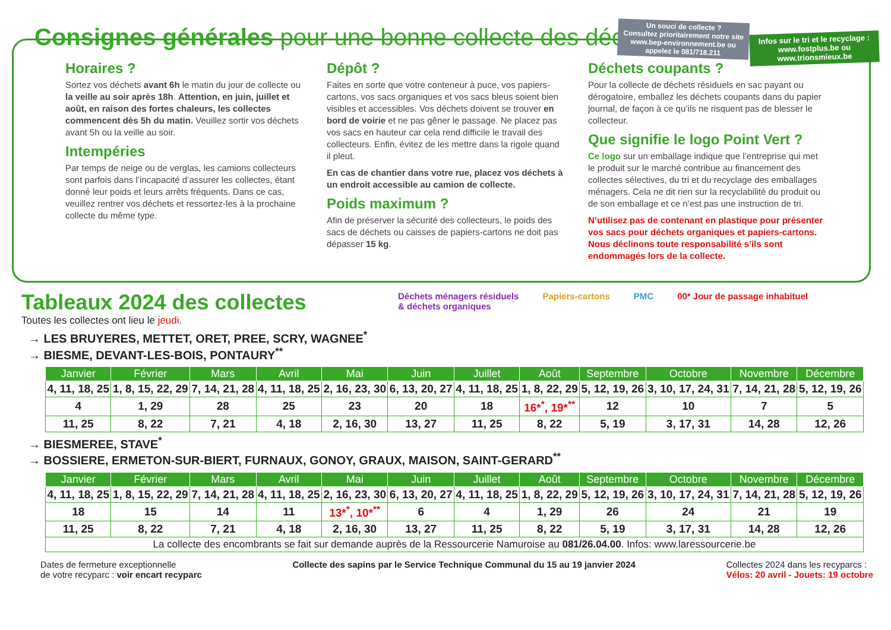Consignes générales pour une bonne collecte des déchets
Un souci de collecte ?
Consultez prioritairement notre site www.bep-environnement.be ou appelez le 081/718.211
Infos sur le tri et le recyclage : www.fostplus.be ou www.trionsmieux.be
Horaires ?
Sortez vos déchets avant 6h le matin du jour de collecte ou la veille au soir après 18h. Attention, en juin, juillet et août, en raison des fortes chaleurs, les collectes commencent dès 5h du matin. Veuillez sortir vos déchets avant 5h ou la veille au soir.
Intempéries
Par temps de neige ou de verglas, les camions collecteurs sont parfois dans l’incapacité d’assurer les collectes, étant donné leur poids et leurs arrêts fréquents. Dans ce cas, veuillez rentrer vos déchets et ressortez-les à la prochaine collecte du même type.
Dépôt ?
Faites en sorte que votre conteneur à puce, vos papiers-cartons, vos sacs organiques et vos sacs bleus soient bien visibles et accessibles. Vos déchets doivent se trouver en bord de voirie et ne pas gêner le passage. Ne placez pas vos sacs en hauteur car cela rend difficile le travail des collecteurs. Enfin, évitez de les mettre dans la rigole quand il pleut.
En cas de chantier dans votre rue, placez vos déchets à un endroit accessible au camion de collecte.
Poids maximum ?
Afin de préserver la sécurité des collecteurs, le poids des sacs de déchets ou caisses de papiers-cartons ne doit pas dépasser 15 kg.
Déchets coupants ?
Pour la collecte de déchets résiduels en sac payant ou dérogatoire, emballez les déchets coupants dans du papier journal, de façon à ce qu’ils ne risquent pas de blesser le collecteur.
Que signifie le logo Point Vert ?
Ce logo sur un emballage indique que l’entreprise qui met le produit sur le marché contribue au financement des collectes sélectives, du tri et du recyclage des emballages ménagers. Cela ne dit rien sur la recyclabilité du produit ou de son emballage et ce n’est pas une instruction de tri.
N’utilisez pas de contenant en plastique pour présenter vos sacs pour déchets organiques et papiers-cartons. Nous déclinons toute responsabilité s’ils sont endommagés lors de la collecte.
Déchets ménagers résiduels
& déchets organiques Papiers-cartons PMC 00* Jour de passage inhabituel
Tableaux 2024 des collectes
Toutes les collectes ont lieu le jeudi.
→ LES BRUYERES, METTET, ORET, PREE, SCRY, WAGNEE<sup>*</sup>
→ BIESME, DEVANT-LES-BOIS, PONTAURY<sup>**</sup>
| Janvier | Février | Mars | Avril | Mai | Juin | Juillet | Août | Septembre | Octobre | Novembre | Décembre |
| --- | --- | --- | --- | --- | --- | --- | --- | --- | --- | --- | --- |
| 4, 11, 18, 25 | 1, 8, 15, 22, 29 | 7, 14, 21, 28 | 4, 11, 18, 25 | 2, 16, 23, 30 | 6, 13, 20, 27 | 4, 11, 18, 25 | 1, 8, 22, 29 | 5, 12, 19, 26 | 3, 10, 17, 24, 31 | 7, 14, 21, 28 | 5, 12, 19, 26 |
| 4 | 1, 29 | 28 | 25 | 23 | 20 | 18 | 16*<sup>*</sup>, 19*<sup>**</sup> | 12 | 10 | 7 | 5 |
| 11, 25 | 8, 22 | 7, 21 | 4, 18 | 2, 16, 30 | 13, 27 | 11, 25 | 8, 22 | 5, 19 | 3, 17, 31 | 14, 28 | 12, 26 |
→ BIESMEREE, STAVE<sup>*</sup>
→ BOSSIERE, ERMETON-SUR-BIERT, FURNAUX, GONOY, GRAUX, MAISON, SAINT-GERARD<sup>**</sup>
| Janvier | Février | Mars | Avril | Mai | Juin | Juillet | Août | Septembre | Octobre | Novembre | Décembre |
| --- | --- | --- | --- | --- | --- | --- | --- | --- | --- | --- | --- |
| 4, 11, 18, 25 | 1, 8, 15, 22, 29 | 7, 14, 21, 28 | 4, 11, 18, 25 | 2, 16, 23, 30 | 6, 13, 20, 27 | 4, 11, 18, 25 | 1, 8, 22, 29 | 5, 12, 19, 26 | 3, 10, 17, 24, 31 | 7, 14, 21, 28 | 5, 12, 19, 26 |
| 18 | 15 | 14 | 11 | 13*<sup>*</sup>, 10*<sup>**</sup> | 6 | 4 | 1, 29 | 26 | 24 | 21 | 19 |
| 11, 25 | 8, 22 | 7, 21 | 4, 18 | 2, 16, 30 | 13, 27 | 11, 25 | 8, 22 | 5, 19 | 3, 17, 31 | 14, 28 | 12, 26 |
| La collecte des encombrants se fait sur demande auprès de la Ressourcerie Namuroise au 081/26.04.00 . Infos: www.laressourcerie.be | | | | | | | | | | | |
Dates de fermeture exceptionnelle
de votre recyparc : voir encart recyparc
Collecte des sapins par le Service Technique Communal du 15 au 19 janvier 2024
Collectes 2024 dans les recyparcs :
Vélos: 20 avril - Jouets: 19 octobre